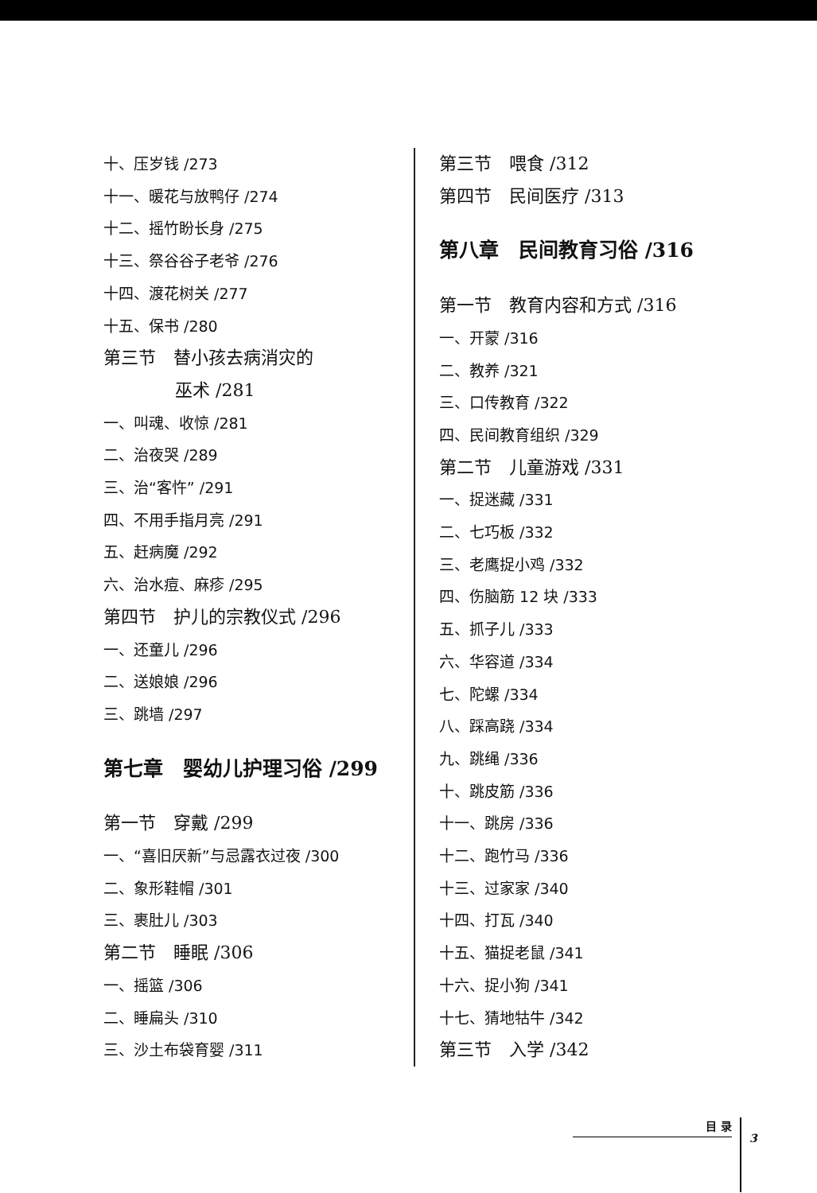十、压岁钱 /273
十一、暖花与放鸭仔 /274
十二、摇竹盼长身 /275
十三、祭谷谷子老爷 /276
十四、渡花树关 /277
十五、保书 /280
第三节　替小孩去病消灾的
巫术 /281
一、叫魂、收惊 /281
二、治夜哭 /289
三、治“客忤” /291
四、不用手指月亮 /291
五、赶病魔 /292
六、治水痘、麻疹 /295
第四节　护儿的宗教仪式 /296
一、还童儿 /296
二、送娘娘 /296
三、跳墙 /297
第七章　婴幼儿护理习俗 /299
第一节　穿戴 /299
一、“喜旧厌新”与忌露衣过夜 /300
二、象形鞋帽 /301
三、裹肚儿 /303
第二节　睡眠 /306
一、摇篮 /306
二、睡扁头 /310
三、沙土布袋育婴 /311
第三节　喂食 /312
第四节　民间医疗 /313
第八章　民间教育习俗 /316
第一节　教育内容和方式 /316
一、开蒙 /316
二、教养 /321
三、口传教育 /322
四、民间教育组织 /329
第二节　儿童游戏 /331
一、捉迷藏 /331
二、七巧板 /332
三、老鹰捉小鸡 /332
四、伤脑筋 12 块 /333
五、抓子儿 /333
六、华容道 /334
七、陀螺 /334
八、踩高跷 /334
九、跳绳 /336
十、跳皮筋 /336
十一、跳房 /336
十二、跑竹马 /336
十三、过家家 /340
十四、打瓦 /340
十五、猫捉老鼠 /341
十六、捉小狗 /341
十七、猜地牯牛 /342
第三节　入学 /342
目 录
3